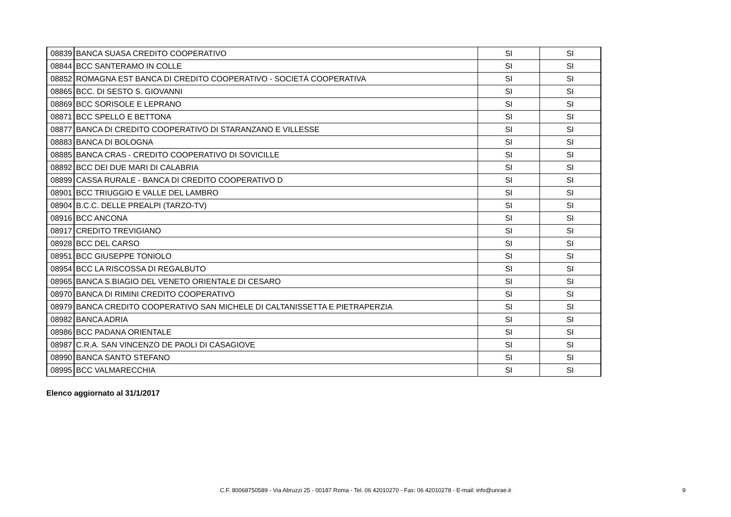| 08839 | BANCA SUASA CREDITO COOPERATIVO | SI | SI |
| 08844 | BCC SANTERAMO IN COLLE | SI | SI |
| 08852 | ROMAGNA EST BANCA DI CREDITO COOPERATIVO - SOCIETÀ COOPERATIVA | SI | SI |
| 08865 | BCC. DI SESTO S. GIOVANNI | SI | SI |
| 08869 | BCC SORISOLE E LEPRANO | SI | SI |
| 08871 | BCC SPELLO E BETTONA | SI | SI |
| 08877 | BANCA DI CREDITO COOPERATIVO DI STARANZANO E VILLESSE | SI | SI |
| 08883 | BANCA DI BOLOGNA | SI | SI |
| 08885 | BANCA CRAS - CREDITO COOPERATIVO DI SOVICILLE | SI | SI |
| 08892 | BCC DEI DUE MARI DI CALABRIA | SI | SI |
| 08899 | CASSA RURALE - BANCA DI CREDITO COOPERATIVO D | SI | SI |
| 08901 | BCC TRIUGGIO E VALLE DEL LAMBRO | SI | SI |
| 08904 | B.C.C. DELLE PREALPI (TARZO-TV) | SI | SI |
| 08916 | BCC ANCONA | SI | SI |
| 08917 | CREDITO TREVIGIANO | SI | SI |
| 08928 | BCC DEL CARSO | SI | SI |
| 08951 | BCC GIUSEPPE TONIOLO | SI | SI |
| 08954 | BCC LA RISCOSSA DI REGALBUTO | SI | SI |
| 08965 | BANCA S.BIAGIO DEL VENETO ORIENTALE DI CESARO | SI | SI |
| 08970 | BANCA DI RIMINI CREDITO COOPERATIVO | SI | SI |
| 08979 | BANCA CREDITO COOPERATIVO SAN MICHELE DI CALTANISSETTA E PIETRAPERZIA | SI | SI |
| 08982 | BANCA ADRIA | SI | SI |
| 08986 | BCC PADANA ORIENTALE | SI | SI |
| 08987 | C.R.A. SAN VINCENZO DE PAOLI DI CASAGIOVE | SI | SI |
| 08990 | BANCA SANTO STEFANO | SI | SI |
| 08995 | BCC VALMARECCHIA | SI | SI |
Elenco aggiornato al 31/1/2017
C.F. 80068750589 - Via Abruzzi 25 - 00187 Roma - Tel. 06 42010270 - Fax: 06 42010278 - E-mail: info@unrae.it 9